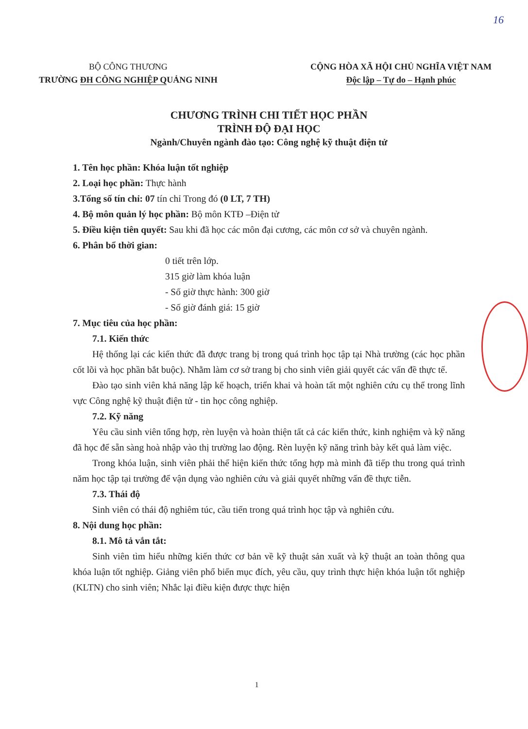16
BỘ CÔNG THƯƠNG
TRƯỜNG ĐH CÔNG NGHIỆP QUẢNG NINH
CỘNG HÒA XÃ HỘI CHỦ NGHĨA VIỆT NAM
Độc lập – Tự do – Hạnh phúc
CHƯƠNG TRÌNH CHI TIẾT HỌC PHẦN
TRÌNH ĐỘ ĐẠI HỌC
Ngành/Chuyên ngành đào tạo: Công nghệ kỹ thuật điện tử
1. Tên học phần: Khóa luận tốt nghiệp
2. Loại học phần: Thực hành
3.Tổng số tín chỉ: 07 tín chỉ Trong đó (0 LT, 7 TH)
4. Bộ môn quản lý học phần: Bộ môn KTĐ –Điện tử
5. Điều kiện tiên quyết: Sau khi đã học các môn đại cương, các môn cơ sở và chuyên ngành.
6. Phân bổ thời gian:
0 tiết trên lớp.
315 giờ làm khóa luận
- Số giờ thực hành: 300 giờ
- Số giờ đánh giá: 15 giờ
7. Mục tiêu của học phần:
7.1. Kiến thức
Hệ thống lại các kiến thức đã được trang bị trong quá trình học tập tại Nhà trường (các học phần cốt lõi và học phần bắt buộc). Nhằm làm cơ sở trang bị cho sinh viên giải quyết các vấn đề thực tế.
Đào tạo sinh viên khả năng lập kế hoạch, triển khai và hoàn tất một nghiên cứu cụ thể trong lĩnh vực Công nghệ kỹ thuật điện tử - tin học công nghiệp.
7.2. Kỹ năng
Yêu cầu sinh viên tổng hợp, rèn luyện và hoàn thiện tất cả các kiến thức, kinh nghiệm và kỹ năng đã học để sẵn sàng hoà nhập vào thị trường lao động. Rèn luyện kỹ năng trình bày kết quả làm việc.
Trong khóa luận, sinh viên phải thể hiện kiến thức tổng hợp mà mình đã tiếp thu trong quá trình năm học tập tại trường để vận dụng vào nghiên cứu và giải quyết những vấn đề thực tiễn.
7.3. Thái độ
Sinh viên có thái độ nghiêm túc, cầu tiến trong quá trình học tập và nghiên cứu.
8. Nội dung học phần:
8.1. Mô tả vắn tắt:
Sinh viên tìm hiểu những kiến thức cơ bản về kỹ thuật sản xuất và kỹ thuật an toàn thông qua khóa luận tốt nghiệp. Giảng viên phổ biến mục đích, yêu cầu, quy trình thực hiện khóa luận tốt nghiệp (KLTN) cho sinh viên; Nhắc lại điều kiện được thực hiện
1